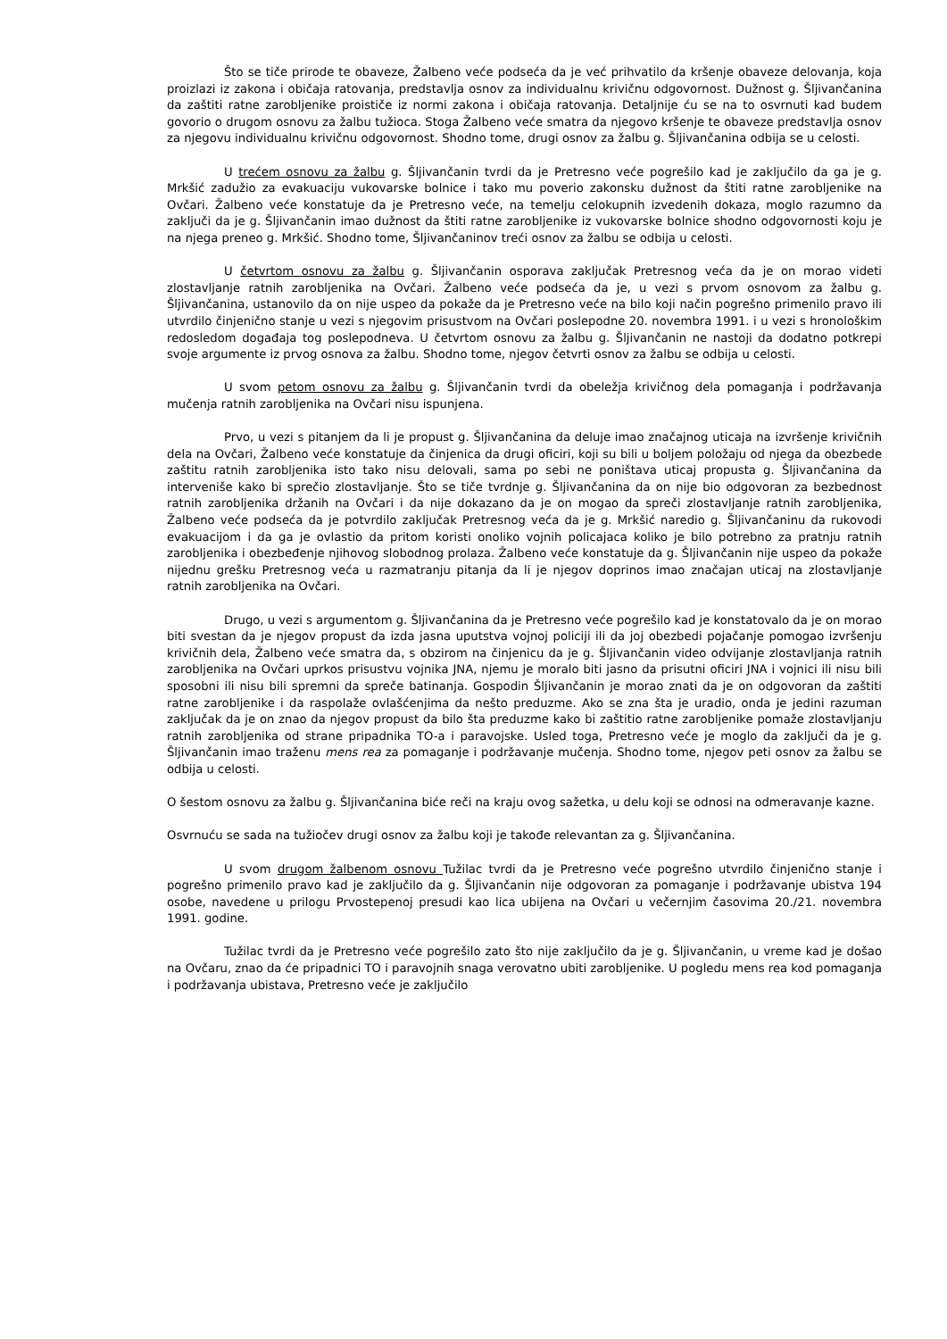Što se tiče prirode te obaveze, Žalbeno veće podseća da je već prihvatilo da kršenje obaveze delovanja, koja proizlazi iz zakona i običaja ratovanja, predstavlja osnov za individualnu krivičnu odgovornost. Dužnost g. Šljivančanina da zaštiti ratne zarobljenike proističe iz normi zakona i običaja ratovanja. Detaljnije ću se na to osvrnuti kad budem govorio o drugom osnovu za žalbu tužioca. Stoga Žalbeno veće smatra da njegovo kršenje te obaveze predstavlja osnov za njegovu individualnu krivičnu odgovornost. Shodno tome, drugi osnov za žalbu g. Šljivančanina odbija se u celosti.
U trećem osnovu za žalbu g. Šljivančanin tvrdi da je Pretresno veće pogrešilo kad je zaključilo da ga je g. Mrkšić zadužio za evakuaciju vukovarske bolnice i tako mu poverio zakonsku dužnost da štiti ratne zarobljenike na Ovčari. Žalbeno veće konstatuje da je Pretresno veće, na temelju celokupnih izvedenih dokaza, moglo razumno da zaključi da je g. Šljivančanin imao dužnost da štiti ratne zarobljenike iz vukovarske bolnice shodno odgovornosti koju je na njega preneo g. Mrkšić. Shodno tome, Šljivančaninov treći osnov za žalbu se odbija u celosti.
U četvrtom osnovu za žalbu g. Šljivančanin osporava zaključak Pretresnog veća da je on morao videti zlostavljanje ratnih zarobljenika na Ovčari. Žalbeno veće podseća da je, u vezi s prvom osnovom za žalbu g. Šljivančanina, ustanovilo da on nije uspeo da pokaže da je Pretresno veće na bilo koji način pogrešno primenilo pravo ili utvrdilo činjenično stanje u vezi s njegovim prisustvom na Ovčari poslepodne 20. novembra 1991. i u vezi s hronološkim redosledom događaja tog poslepodneva. U četvrtom osnovu za žalbu g. Šljivančanin ne nastoji da dodatno potkrepi svoje argumente iz prvog osnova za žalbu. Shodno tome, njegov četvrti osnov za žalbu se odbija u celosti.
U svom petom osnovu za žalbu g. Šljivančanin tvrdi da obeležja krivičnog dela pomaganja i podržavanja mučenja ratnih zarobljenika na Ovčari nisu ispunjena.
Prvo, u vezi s pitanjem da li je propust g. Šljivančanina da deluje imao značajnog uticaja na izvršenje krivičnih dela na Ovčari, Žalbeno veće konstatuje da činjenica da drugi oficiri, koji su bili u boljem položaju od njega da obezbede zaštitu ratnih zarobljenika isto tako nisu delovali, sama po sebi ne poništava uticaj propusta g. Šljivančanina da interveniše kako bi sprečio zlostavljanje. Što se tiče tvrdnje g. Šljivančanina da on nije bio odgovoran za bezbednost ratnih zarobljenika držanih na Ovčari i da nije dokazano da je on mogao da spreči zlostavljanje ratnih zarobljenika, Žalbeno veće podseća da je potvrdilo zaključak Pretresnog veća da je g. Mrkšić naredio g. Šljivančaninu da rukovodi evakuacijom i da ga je ovlastio da pritom koristi onoliko vojnih policajaca koliko je bilo potrebno za pratnju ratnih zarobljenika i obezbeđenje njihovog slobodnog prolaza. Žalbeno veće konstatuje da g. Šljivančanin nije uspeo da pokaže nijednu grešku Pretresnog veća u razmatranju pitanja da li je njegov doprinos imao značajan uticaj na zlostavljanje ratnih zarobljenika na Ovčari.
Drugo, u vezi s argumentom g. Šljivančanina da je Pretresno veće pogrešilo kad je konstatovalo da je on morao biti svestan da je njegov propust da izda jasna uputstva vojnoj policiji ili da joj obezbedi pojačanje pomogao izvršenju krivičnih dela, Žalbeno veće smatra da, s obzirom na činjenicu da je g. Šljivančanin video odvijanje zlostavljanja ratnih zarobljenika na Ovčari uprkos prisustvu vojnika JNA, njemu je moralo biti jasno da prisutni oficiri JNA i vojnici ili nisu bili sposobni ili nisu bili spremni da spreče batinanja. Gospodin Šljivančanin je morao znati da je on odgovoran da zaštiti ratne zarobljenike i da raspolaže ovlašćenjima da nešto preduzme. Ako se zna šta je uradio, onda je jedini razuman zaključak da je on znao da njegov propust da bilo šta preduzme kako bi zaštitio ratne zarobljenike pomaže zlostavljanju ratnih zarobljenika od strane pripadnika TO-a i paravojske. Usled toga, Pretresno veće je moglo da zaključi da je g. Šljivančanin imao traženu mens rea za pomaganje i podržavanje mučenja. Shodno tome, njegov peti osnov za žalbu se odbija u celosti.
O šestom osnovu za žalbu g. Šljivančanina biće reči na kraju ovog sažetka, u delu koji se odnosi na odmeravanje kazne.
Osvrnuću se sada na tužiočev drugi osnov za žalbu koji je takođe relevantan za g. Šljivančanina.
U svom drugom žalbenom osnovu Tužilac tvrdi da je Pretresno veće pogrešno utvrdilo činjenično stanje i pogrešno primenilo pravo kad je zaključilo da g. Šljivančanin nije odgovoran za pomaganje i podržavanje ubistva 194 osobe, navedene u prilogu Prvostepenoj presudi kao lica ubijena na Ovčari u večernjim časovima 20./21. novembra 1991. godine.
Tužilac tvrdi da je Pretresno veće pogrešilo zato što nije zaključilo da je g. Šljivančanin, u vreme kad je došao na Ovčaru, znao da će pripadnici TO i paravojnih snaga verovatno ubiti zarobljenike. U pogledu mens rea kod pomaganja i podržavanja ubistava, Pretresno veće je zaključilo